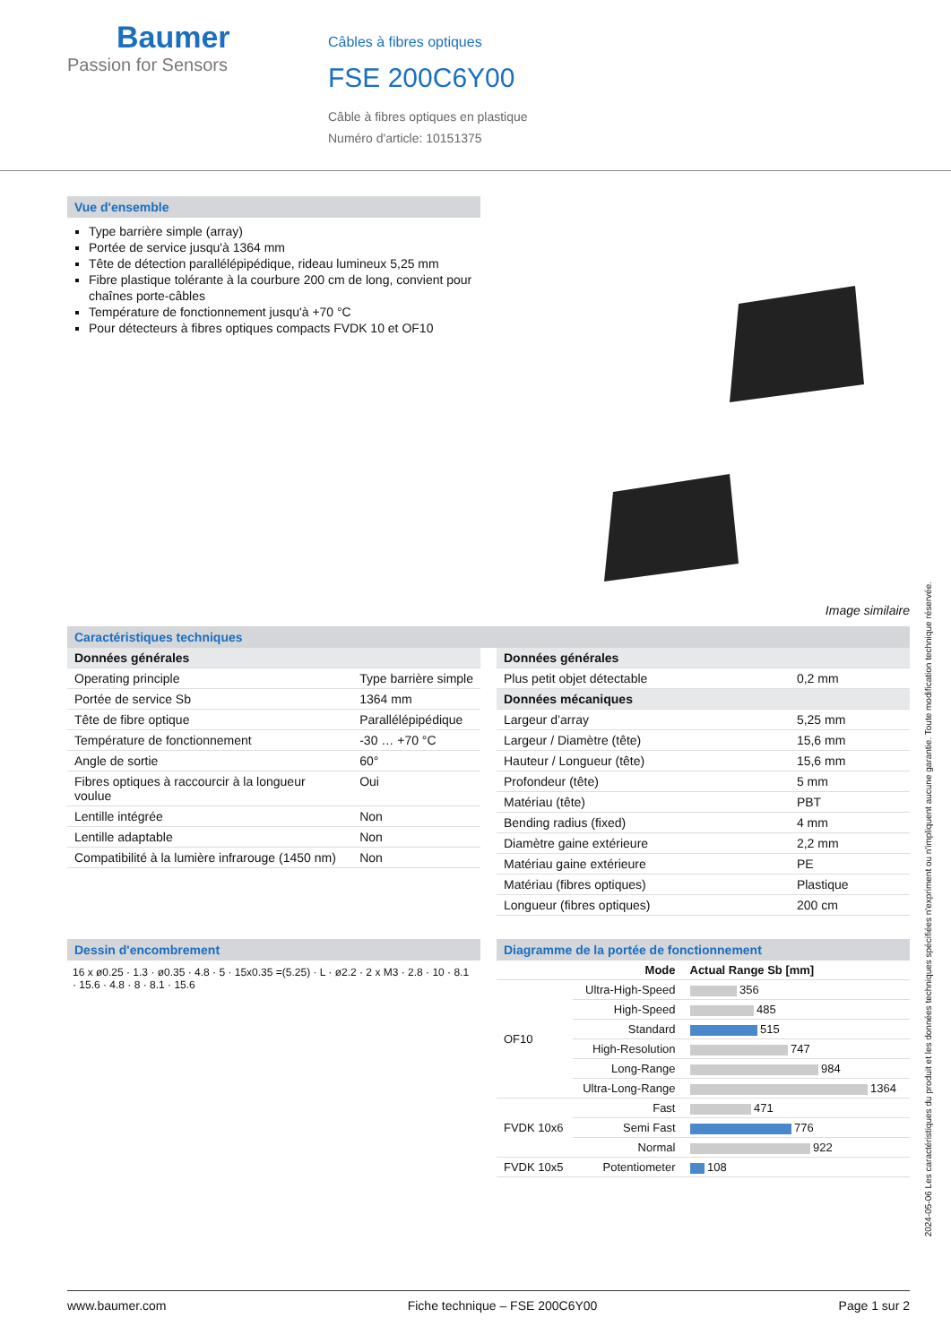Baumer
Passion for Sensors
Câbles à fibres optiques
FSE 200C6Y00
Câble à fibres optiques en plastique
Numéro d'article: 10151375
Vue d'ensemble
Type barrière simple (array)
Portée de service jusqu'à 1364 mm
Tête de détection parallélépipédique, rideau lumineux 5,25 mm
Fibre plastique tolérante à la courbure 200 cm de long, convient pour chaînes porte-câbles
Température de fonctionnement jusqu'à +70 °C
Pour détecteurs à fibres optiques compacts FVDK 10 et OF10
Image similaire
Caractéristiques techniques
| Données générales | |
| Operating principle | Type barrière simple |
| Portée de service Sb | 1364 mm |
| Tête de fibre optique | Parallélépipédique |
| Température de fonctionnement | -30 … +70 °C |
| Angle de sortie | 60° |
| Fibres optiques à raccourcir à la longueur voulue | Oui |
| Lentille intégrée | Non |
| Lentille adaptable | Non |
| Compatibilité à la lumière infrarouge (1450 nm) | Non |
| Données générales | |
| Plus petit objet détectable | 0,2 mm |
| Données mécaniques | |
| Largeur d’array | 5,25 mm |
| Largeur / Diamètre (tête) | 15,6 mm |
| Hauteur / Longueur (tête) | 15,6 mm |
| Profondeur (tête) | 5 mm |
| Matériau (tête) | PBT |
| Bending radius (fixed) | 4 mm |
| Diamètre gaine extérieure | 2,2 mm |
| Matériau gaine extérieure | PE |
| Matériau (fibres optiques) | Plastique |
| Longueur (fibres optiques) | 200 cm |
Dessin d'encombrement
16 x ø0.25 · 1.3 · ø0.35 · 4.8 · 5 · 15x0.35 =(5.25) · L · ø2.2 · 2 x M3 · 2.8 · 10 · 8.1 · 15.6 · 4.8 · 8 · 8.1 · 15.6
Diagramme de la portée de fonctionnement
| | Mode | Actual Range Sb [mm] |
| OF10 | Ultra-High-Speed | 356 |
| | High-Speed | 485 |
| | Standard | 515 |
| | High-Resolution | 747 |
| | Long-Range | 984 |
| | Ultra-Long-Range | 1364 |
| FVDK 10x6 | Fast | 471 |
| | Semi Fast | 776 |
| | Normal | 922 |
| FVDK 10x5 | Potentiometer | 108 |
2024-05-06 Les caractéristiques du produit et les données techniques spécifiées n'expriment ou n'impliquent aucune garantie. Toute modification technique réservée.
www.baumer.com Fiche technique – FSE 200C6Y00 Page 1 sur 2